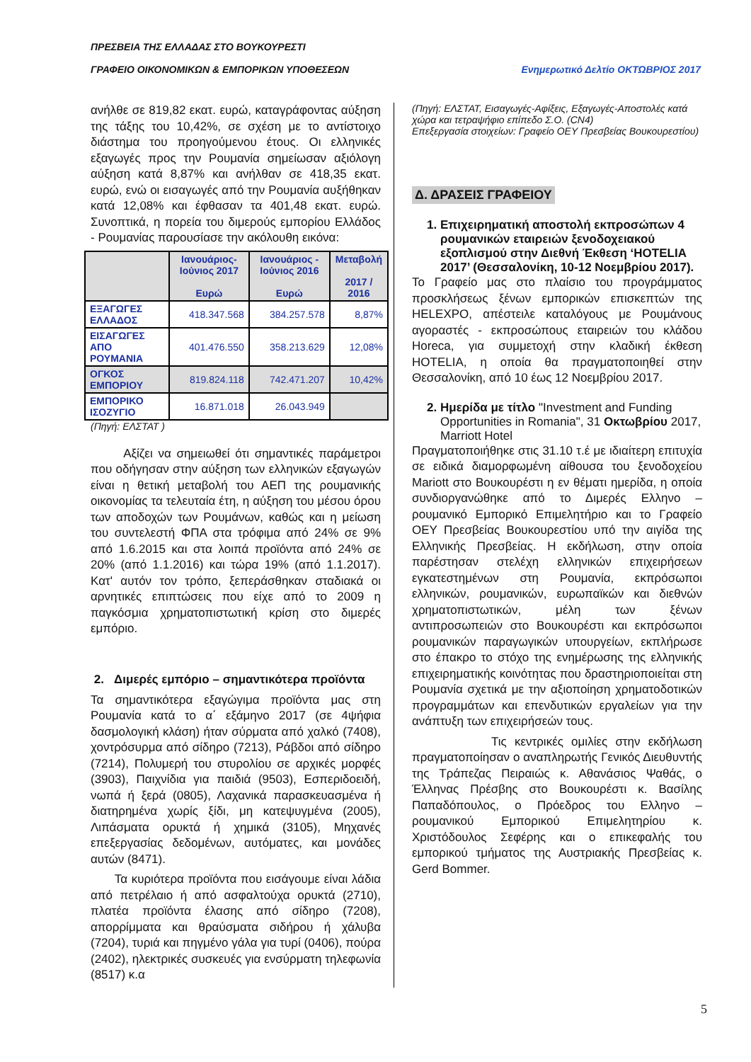ΠΡΕΣΒΕΙΑ ΤΗΣ ΕΛΛΑΔΑΣ ΣΤΟ ΒΟΥΚΟΥΡΕΣΤΙ
ΓΡΑΦΕΙΟ ΟΙΚΟΝΟΜΙΚΩΝ & ΕΜΠΟΡΙΚΩΝ ΥΠΟΘΕΣΕΩΝ Ενημερωτικό Δελτίο ΟΚΤΩΒΡΙΟΣ 2017
ανήλθε σε 819,82 εκατ. ευρώ, καταγράφοντας αύξηση της τάξης του 10,42%, σε σχέση με το αντίστοιχο διάστημα του προηγούμενου έτους. Οι ελληνικές εξαγωγές προς την Ρουμανία σημείωσαν αξιόλογη αύξηση κατά 8,87% και ανήλθαν σε 418,35 εκατ. ευρώ, ενώ οι εισαγωγές από την Ρουμανία αυξήθηκαν κατά 12,08% και έφθασαν τα 401,48 εκατ. ευρώ. Συνοπτικά, η πορεία του διμερούς εμπορίου Ελλάδος - Ρουμανίας παρουσίασε την ακόλουθη εικόνα:
| | Ιανουάριος-Ιούνιος 2017 Ευρώ | Ιανουάριος - Ιούνιος 2016 Ευρώ | Μεταβολή 2017 / 2016 |
| --- | --- | --- | --- |
| ΕΞΑΓΩΓΕΣ ΕΛΛΑΔΟΣ | 418.347.568 | 384.257.578 | 8,87% |
| ΕΙΣΑΓΩΓΕΣ ΑΠΟ ΡΟΥΜΑΝΙΑ | 401.476.550 | 358.213.629 | 12,08% |
| ΟΓΚΟΣ ΕΜΠΟΡΙΟΥ | 819.824.118 | 742.471.207 | 10,42% |
| ΕΜΠΟΡΙΚΟ ΙΣΟΖΥΓΙΟ | 16.871.018 | 26.043.949 | |
(Πηγή: ΕΛΣΤΑΤ )
Αξίζει να σημειωθεί ότι σημαντικές παράμετροι που οδήγησαν στην αύξηση των ελληνικών εξαγωγών είναι η θετική μεταβολή του ΑΕΠ της ρουμανικής οικονομίας τα τελευταία έτη, η αύξηση του μέσου όρου των αποδοχών των Ρουμάνων, καθώς και η μείωση του συντελεστή ΦΠΑ στα τρόφιμα από 24% σε 9% από 1.6.2015 και στα λοιπά προϊόντα από 24% σε 20% (από 1.1.2016) και τώρα 19% (από 1.1.2017). Κατ' αυτόν τον τρόπο, ξεπεράσθηκαν σταδιακά οι αρνητικές επιπτώσεις που είχε από το 2009 η παγκόσμια χρηματοπιστωτική κρίση στο διμερές εμπόριο.
2. Διμερές εμπόριο – σημαντικότερα προϊόντα
Τα σημαντικότερα εξαγώγιμα προϊόντα μας στη Ρουμανία κατά το α΄ εξάμηνο 2017 (σε 4ψήφια δασμολογική κλάση) ήταν σύρματα από χαλκό (7408), χοντρόσυρμα από σίδηρο (7213), Ράβδοι από σίδηρο (7214), Πολυμερή του στυρολίου σε αρχικές μορφές (3903), Παιχνίδια για παιδιά (9503), Εσπεριδοειδή, νωπά ή ξερά (0805), Λαχανικά παρασκευασμένα ή διατηρημένα χωρίς ξίδι, μη κατεψυγμένα (2005), Λιπάσματα ορυκτά ή χημικά (3105), Μηχανές επεξεργασίας δεδομένων, αυτόματες, και μονάδες αυτών (8471).
Τα κυριότερα προϊόντα που εισάγουμε είναι λάδια από πετρέλαιο ή από ασφαλτούχα ορυκτά (2710), πλατέα προϊόντα έλασης από σίδηρο (7208), απορρίμματα και θραύσματα σιδήρου ή χάλυβα (7204), τυριά και πηγμένο γάλα για τυρί (0406), πούρα (2402), ηλεκτρικές συσκευές για ενσύρματη τηλεφωνία (8517) κ.α
(Πηγή: ΕΛΣΤΑΤ, Εισαγωγές-Αφίξεις, Εξαγωγές-Αποστολές κατά χώρα και τετραψήφιο επίπεδο Σ.Ο. (CN4)
Επεξεργασία στοιχείων: Γραφείο ΟΕΥ Πρεσβείας Βουκουρεστίου)
Δ. ΔΡΑΣΕΙΣ ΓΡΑΦΕΙΟΥ
1. Επιχειρηματική αποστολή εκπροσώπων 4 ρουμανικών εταιρειών ξενοδοχειακού εξοπλισμού στην Διεθνή Έκθεση ‘HOTELIA 2017’ (Θεσσαλονίκη, 10-12 Νοεμβρίου 2017).
Το Γραφείο μας στο πλαίσιο του προγράμματος προσκλήσεως ξένων εμπορικών επισκεπτών της HELEXPO, απέστειλε καταλόγους με Ρουμάνους αγοραστές - εκπροσώπους εταιρειών του κλάδου Horeca, για συμμετοχή στην κλαδική έκθεση HOTELIA, η οποία θα πραγματοποιηθεί στην Θεσσαλονίκη, από 10 έως 12 Νοεμβρίου 2017.
2. Ημερίδα με τίτλο "Investment and Funding Opportunities in Romania", 31 Οκτωβρίου 2017, Marriott Hotel
Πραγματοποιήθηκε στις 31.10 τ.έ με ιδιαίτερη επιτυχία σε ειδικά διαμορφωμένη αίθουσα του ξενοδοχείου Mariott στο Βουκουρέστι η εν θέματι ημερίδα, η οποία συνδιοργανώθηκε από το Διμερές Ελληνο – ρουμανικό Εμπορικό Επιμελητήριο και το Γραφείο ΟΕΥ Πρεσβείας Βουκουρεστίου υπό την αιγίδα της Ελληνικής Πρεσβείας. Η εκδήλωση, στην οποία παρέστησαν στελέχη ελληνικών επιχειρήσεων εγκατεστημένων στη Ρουμανία, εκπρόσωποι ελληνικών, ρουμανικών, ευρωπαϊκών και διεθνών χρηματοπιστωτικών, μέλη των ξένων αντιπροσωπειών στο Βουκουρέστι και εκπρόσωποι ρουμανικών παραγωγικών υπουργείων, εκπλήρωσε στο έπακρο το στόχο της ενημέρωσης της ελληνικής επιχειρηματικής κοινότητας που δραστηριοποιείται στη Ρουμανία σχετικά με την αξιοποίηση χρηματοδοτικών προγραμμάτων και επενδυτικών εργαλείων για την ανάπτυξη των επιχειρήσεών τους.
Τις κεντρικές ομιλίες στην εκδήλωση πραγματοποίησαν ο αναπληρωτής Γενικός Διευθυντής της Τράπεζας Πειραιώς κ. Αθανάσιος Ψαθάς, ο Έλληνας Πρέσβης στο Βουκουρέστι κ. Βασίλης Παπαδόπουλος, ο Πρόεδρος του Ελληνο – ρουμανικού Εμπορικού Επιμελητηρίου κ. Χριστόδουλος Σεφέρης και ο επικεφαλής του εμπορικού τμήματος της Αυστριακής Πρεσβείας κ. Gerd Bommer.
5